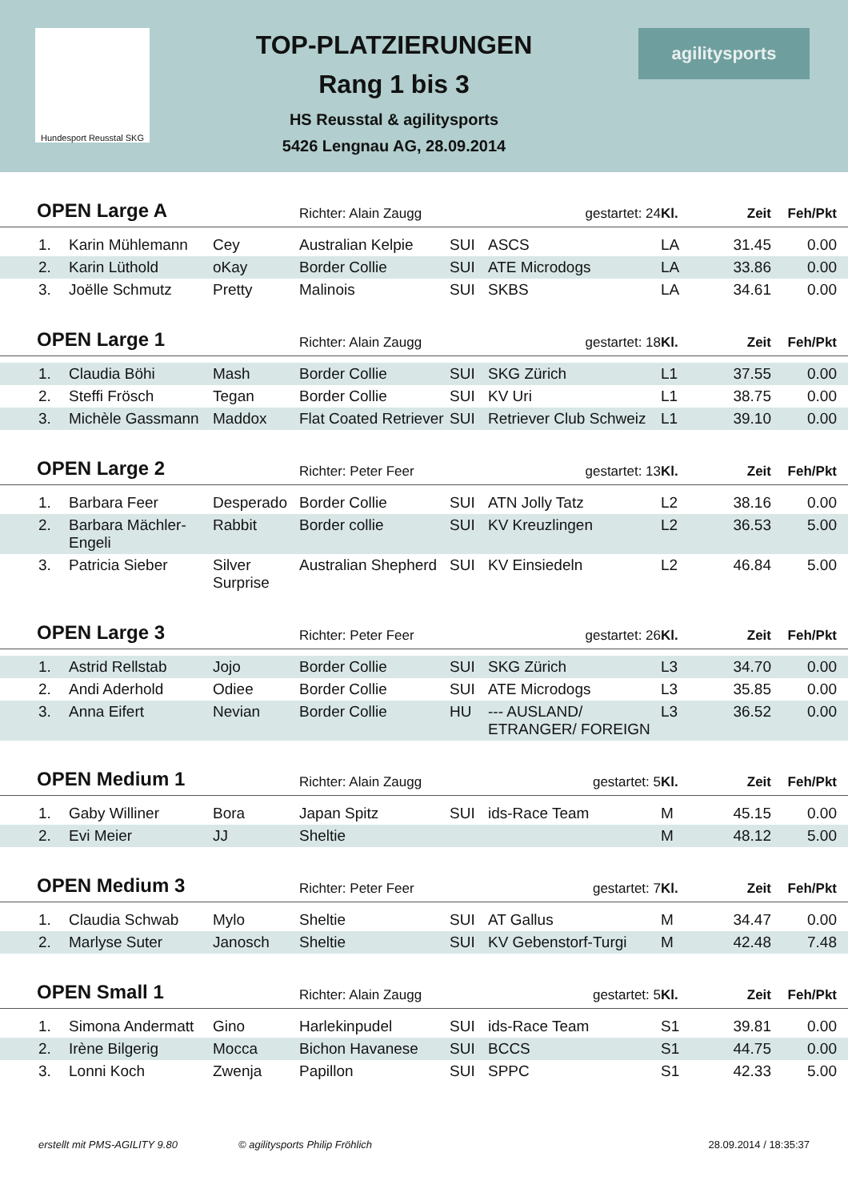Hundesport Reusstal SKG
TOP-PLATZIERUNGEN
Rang 1 bis 3
HS Reusstal & agilitysports
5426 Lengnau AG, 28.09.2014
agilitysports
| OPEN Large A | | | Richter: Alain Zaugg | | gestartet: 24 | Kl. | Zeit | Feh/Pkt | |
| 1. | Karin Mühlemann | Cey | Australian Kelpie | SUI | ASCS | LA | 31.45 | 0.00 | |
| 2. | Karin Lüthold | oKay | Border Collie | SUI | ATE Microdogs | LA | 33.86 | 0.00 | |
| 3. | Joëlle Schmutz | Pretty | Malinois | SUI | SKBS | LA | 34.61 | 0.00 | |
| OPEN Large 1 | | | Richter: Alain Zaugg | | gestartet: 18 | Kl. | Zeit | Feh/Pkt | |
| 1. | Claudia Böhi | Mash | Border Collie | SUI | SKG Zürich | L1 | 37.55 | 0.00 | |
| 2. | Steffi Frösch | Tegan | Border Collie | SUI | KV Uri | L1 | 38.75 | 0.00 | |
| 3. | Michèle Gassmann | Maddox | Flat Coated Retriever | SUI | Retriever Club Schweiz | L1 | 39.10 | 0.00 | |
| OPEN Large 2 | | | Richter: Peter Feer | | gestartet: 13 | Kl. | Zeit | Feh/Pkt | |
| 1. | Barbara Feer | Desperado | Border Collie | SUI | ATN Jolly Tatz | L2 | 38.16 | 0.00 | |
| 2. | Barbara Mächler-Engeli | Rabbit | Border collie | SUI | KV Kreuzlingen | L2 | 36.53 | 5.00 | |
| 3. | Patricia Sieber | Silver Surprise | Australian Shepherd | SUI | KV Einsiedeln | L2 | 46.84 | 5.00 | |
| OPEN Large 3 | | | Richter: Peter Feer | | gestartet: 26 | Kl. | Zeit | Feh/Pkt | |
| 1. | Astrid Rellstab | Jojo | Border Collie | SUI | SKG Zürich | L3 | 34.70 | 0.00 | |
| 2. | Andi Aderhold | Odiee | Border Collie | SUI | ATE Microdogs | L3 | 35.85 | 0.00 | |
| 3. | Anna Eifert | Nevian | Border Collie | HU | --- AUSLAND/ ETRANGER/ FOREIGN | L3 | 36.52 | 0.00 | |
| OPEN Medium 1 | | | Richter: Alain Zaugg | | gestartet: 5 | Kl. | Zeit | Feh/Pkt | |
| 1. | Gaby Williner | Bora | Japan Spitz | SUI | ids-Race Team | M | 45.15 | 0.00 | |
| 2. | Evi Meier | JJ | Sheltie | | | M | 48.12 | 5.00 | |
| OPEN Medium 3 | | | Richter: Peter Feer | | gestartet: 7 | Kl. | Zeit | Feh/Pkt | |
| 1. | Claudia Schwab | Mylo | Sheltie | SUI | AT Gallus | M | 34.47 | 0.00 | |
| 2. | Marlyse Suter | Janosch | Sheltie | SUI | KV Gebenstorf-Turgi | M | 42.48 | 7.48 | |
| OPEN Small 1 | | | Richter: Alain Zaugg | | gestartet: 5 | Kl. | Zeit | Feh/Pkt | |
| 1. | Simona Andermatt | Gino | Harlekinpudel | SUI | ids-Race Team | S1 | 39.81 | 0.00 | |
| 2. | Irène Bilgerig | Mocca | Bichon Havanese | SUI | BCCS | S1 | 44.75 | 0.00 | |
| 3. | Lonni Koch | Zwenja | Papillon | SUI | SPPC | S1 | 42.33 | 5.00 | |
erstellt mit PMS-AGILITY 9.80 © agilitysports Philip Fröhlich 28.09.2014 / 18:35:37